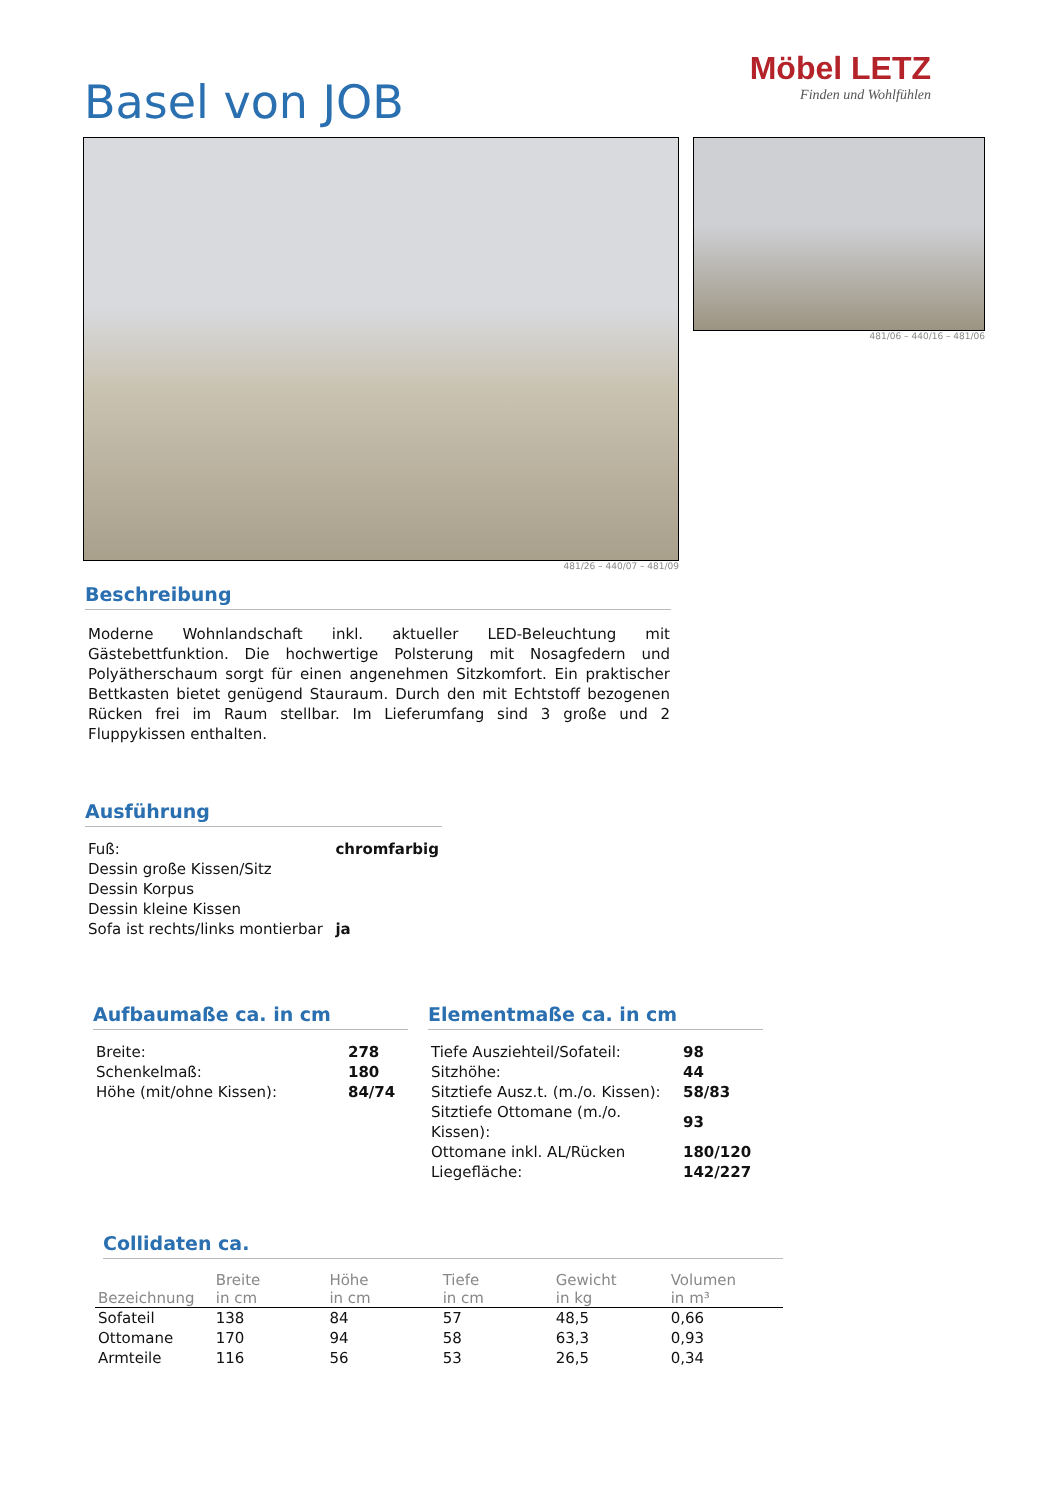Basel von JOB
Möbel LETZ
Finden und Wohlfühlen
481/26 – 440/07 – 481/09 481/06 – 440/16 – 481/06
Beschreibung
Moderne Wohnlandschaft inkl. aktueller LED-Beleuchtung mit Gästebettfunktion. Die hochwertige Polsterung mit Nosagfedern und Polyätherschaum sorgt für einen angenehmen Sitzkomfort. Ein praktischer Bettkasten bietet genügend Stauraum. Durch den mit Echtstoff bezogenen Rücken frei im Raum stellbar. Im Lieferumfang sind 3 große und 2 Fluppykissen enthalten.
Ausführung
| Fuß: | chromfarbig |
| Dessin große Kissen/Sitz | |
| Dessin Korpus | |
| Dessin kleine Kissen | |
| Sofa ist rechts/links montierbar | ja |
Aufbaumaße ca. in cm
| Breite: | 278 |
| Schenkelmaß: | 180 |
| Höhe (mit/ohne Kissen): | 84/74 |
Elementmaße ca. in cm
| Tiefe Ausziehteil/Sofateil: | 98 |
| Sitzhöhe: | 44 |
| Sitztiefe Ausz.t. (m./o. Kissen): | 58/83 |
| Sitztiefe Ottomane (m./o. Kissen): | 93 |
| Ottomane inkl. AL/Rücken | 180/120 |
| Liegefläche: | 142/227 |
Collidaten ca.
| Bezeichnung | Breite in cm | Höhe in cm | Tiefe in cm | Gewicht in kg | Volumen in m³ |
| --- | --- | --- | --- | --- | --- |
| Sofateil | 138 | 84 | 57 | 48,5 | 0,66 |
| Ottomane | 170 | 94 | 58 | 63,3 | 0,93 |
| Armteile | 116 | 56 | 53 | 26,5 | 0,34 |